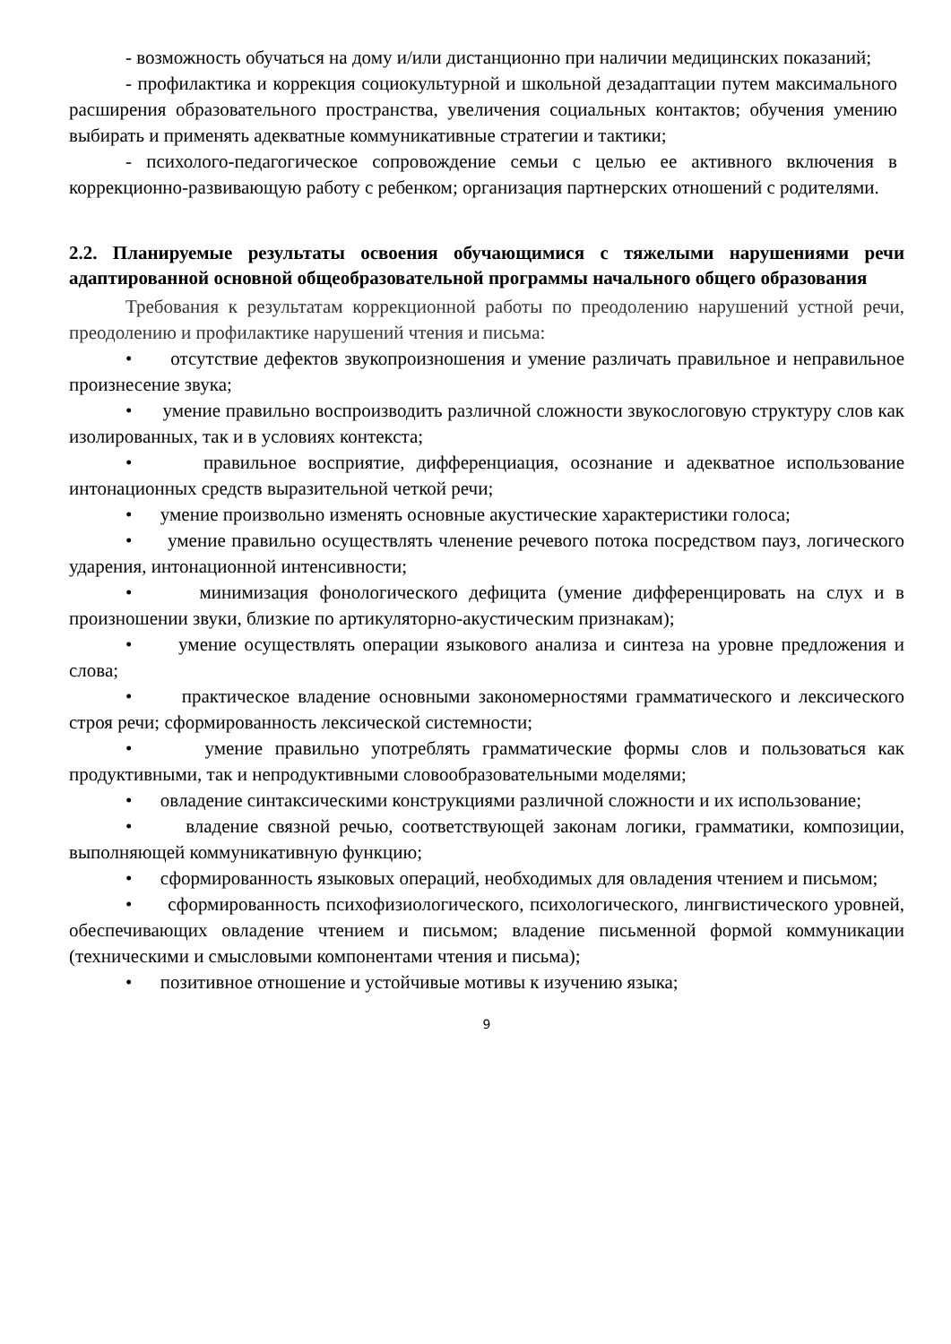- возможность обучаться на дому и/или дистанционно при наличии медицинских показаний;
- профилактика и коррекция социокультурной и школьной дезадаптации путем максимального расширения образовательного пространства, увеличения социальных контактов; обучения умению выбирать и применять адекватные коммуникативные стратегии и тактики;
- психолого-педагогическое сопровождение семьи с целью ее активного включения в коррекционно-развивающую работу с ребенком; организация партнерских отношений с родителями.
2.2. Планируемые результаты освоения обучающимися с тяжелыми нарушениями речи адаптированной основной общеобразовательной программы начального общего образования
Требования к результатам коррекционной работы по преодолению нарушений устной речи, преодолению и профилактике нарушений чтения и письма:
• отсутствие дефектов звукопроизношения и умение различать правильное и неправильное произнесение звука;
• умение правильно воспроизводить различной сложности звукослоговую структуру слов как изолированных, так и в условиях контекста;
• правильное восприятие, дифференциация, осознание и адекватное использование интонационных средств выразительной четкой речи;
• умение произвольно изменять основные акустические характеристики голоса;
• умение правильно осуществлять членение речевого потока посредством пауз, логического ударения, интонационной интенсивности;
• минимизация фонологического дефицита (умение дифференцировать на слух и в произношении звуки, близкие по артикуляторно-акустическим признакам);
• умение осуществлять операции языкового анализа и синтеза на уровне предложения и слова;
• практическое владение основными закономерностями грамматического и лексического строя речи; сформированность лексической системности;
• умение правильно употреблять грамматические формы слов и пользоваться как продуктивными, так и непродуктивными словообразовательными моделями;
• овладение синтаксическими конструкциями различной сложности и их использование;
• владение связной речью, соответствующей законам логики, грамматики, композиции, выполняющей коммуникативную функцию;
• сформированность языковых операций, необходимых для овладения чтением и письмом;
• сформированность психофизиологического, психологического, лингвистического уровней, обеспечивающих овладение чтением и письмом; владение письменной формой коммуникации (техническими и смысловыми компонентами чтения и письма);
• позитивное отношение и устойчивые мотивы к изучению языка;
9